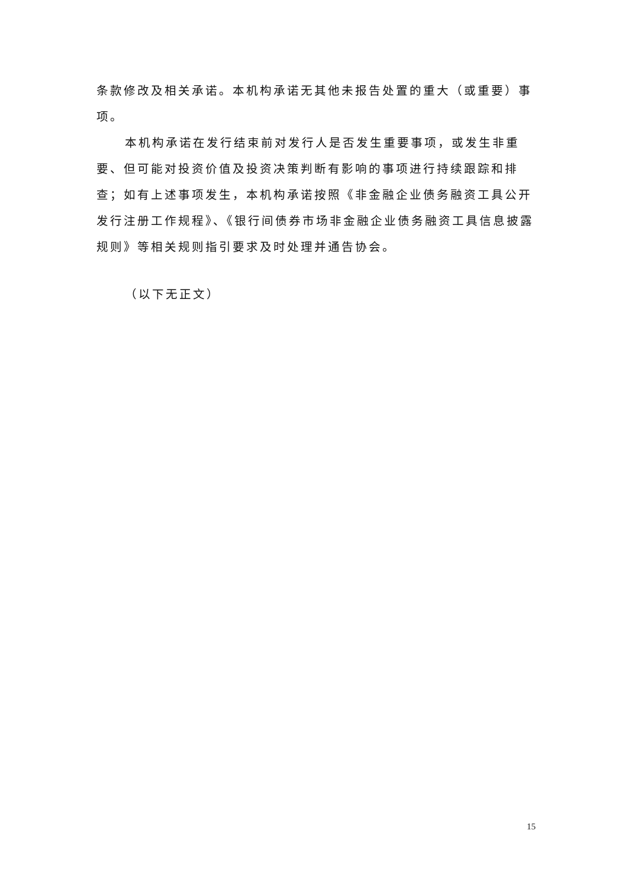条款修改及相关承诺。本机构承诺无其他未报告处置的重大（或重要）事项。
本机构承诺在发行结束前对发行人是否发生重要事项，或发生非重要、但可能对投资价值及投资决策判断有影响的事项进行持续跟踪和排查；如有上述事项发生，本机构承诺按照《非金融企业债务融资工具公开发行注册工作规程》、《银行间债券市场非金融企业债务融资工具信息披露规则》等相关规则指引要求及时处理并通告协会。
（以下无正文）
15